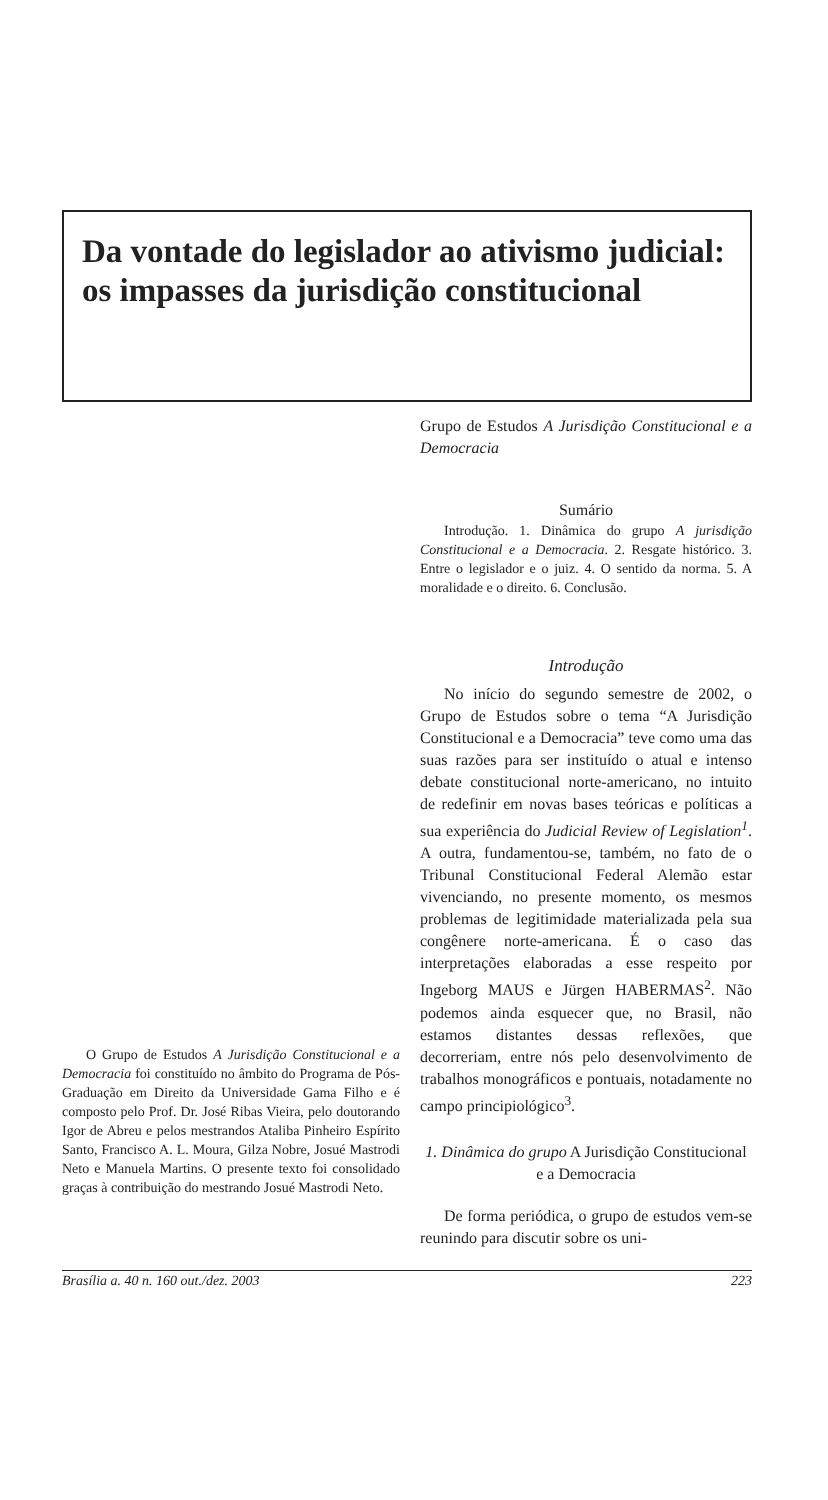Da vontade do legislador ao ativismo judicial: os impasses da jurisdição constitucional
O Grupo de Estudos A Jurisdição Constitucional e a Democracia foi constituído no âmbito do Programa de Pós-Graduação em Direito da Universidade Gama Filho e é composto pelo Prof. Dr. José Ribas Vieira, pelo doutorando Igor de Abreu e pelos mestrandos Ataliba Pinheiro Espírito Santo, Francisco A. L. Moura, Gilza Nobre, Josué Mastrodi Neto e Manuela Martins. O presente texto foi consolidado graças à contribuição do mestrando Josué Mastrodi Neto.
Grupo de Estudos A Jurisdição Constitucional e a Democracia
Sumário
Introdução. 1. Dinâmica do grupo A jurisdição Constitucional e a Democracia. 2. Resgate histórico. 3. Entre o legislador e o juiz. 4. O sentido da norma. 5. A moralidade e o direito. 6. Conclusão.
Introdução
No início do segundo semestre de 2002, o Grupo de Estudos sobre o tema “A Jurisdição Constitucional e a Democracia” teve como uma das suas razões para ser instituído o atual e intenso debate constitucional norte-americano, no intuito de redefinir em novas bases teóricas e políticas a sua experiência do Judicial Review of Legislation<sup>1</sup>. A outra, fundamentou-se, também, no fato de o Tribunal Constitucional Federal Alemão estar vivenciando, no presente momento, os mesmos problemas de legitimidade materializada pela sua congênere norte-americana. É o caso das interpretações elaboradas a esse respeito por Ingeborg MAUS e Jürgen HABERMAS<sup>2</sup>. Não podemos ainda esquecer que, no Brasil, não estamos distantes dessas reflexões, que decorreriam, entre nós pelo desenvolvimento de trabalhos monográficos e pontuais, notadamente no campo principiológico<sup>3</sup>.
1. Dinâmica do grupo A Jurisdição Constitucional e a Democracia
De forma periódica, o grupo de estudos vem-se reunindo para discutir sobre os uni-
Brasília a. 40 n. 160 out./dez. 2003 223